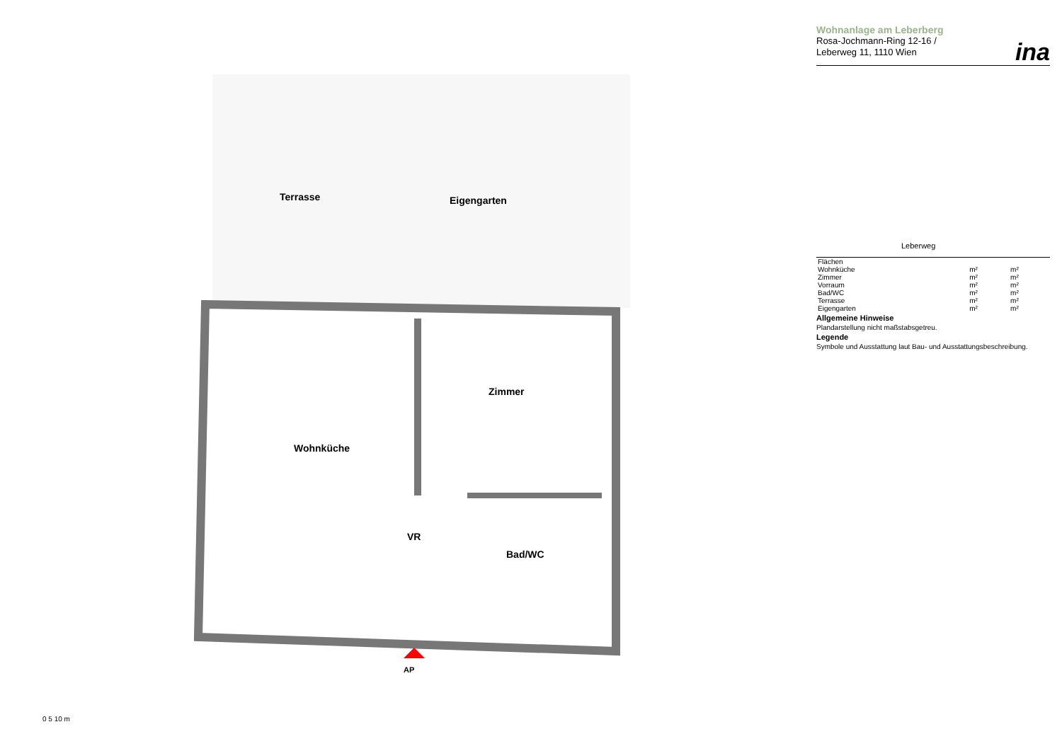Terrasse Eigengarten
Zimmer
Wohnküche
VR
Bad/WC
AP
0 5 10 m
Wohnanlage am Leberberg
Rosa-Jochmann-Ring 12-16 /
Leberweg 11, 1110 Wien
ina
Leberweg
| Flächen | | |
| Wohnküche | m² | m² |
| Zimmer | m² | m² |
| Vorraum | m² | m² |
| Bad/WC | m² | m² |
| Terrasse | m² | m² |
| Eigengarten | m² | m² |
Allgemeine Hinweise
Plandarstellung nicht maßstabsgetreu.
Legende
Symbole und Ausstattung laut Bau- und Ausstattungsbeschreibung.